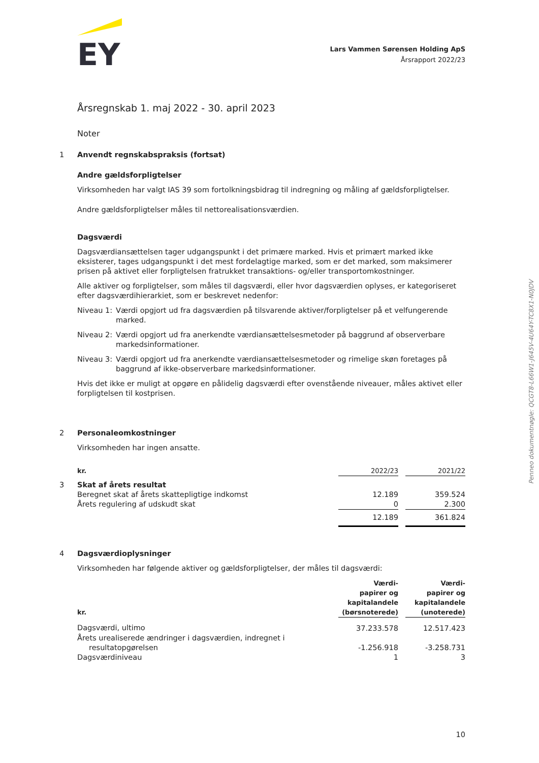EY
Lars Vammen Sørensen Holding ApS
Årsrapport 2022/23
Årsregnskab 1. maj 2022 - 30. april 2023
Noter
1
Anvendt regnskabspraksis (fortsat)
Andre gældsforpligtelser
Virksomheden har valgt IAS 39 som fortolkningsbidrag til indregning og måling af gældsforpligtelser.
Andre gældsforpligtelser måles til nettorealisationsværdien.
Dagsværdi
Dagsværdiansættelsen tager udgangspunkt i det primære marked. Hvis et primært marked ikke eksisterer, tages udgangspunkt i det mest fordelagtige marked, som er det marked, som maksimerer prisen på aktivet eller forpligtelsen fratrukket transaktions- og/eller transportomkostninger.
Alle aktiver og forpligtelser, som måles til dagsværdi, eller hvor dagsværdien oplyses, er kategoriseret efter dagsværdihierarkiet, som er beskrevet nedenfor:
Niveau 1: Værdi opgjort ud fra dagsværdien på tilsvarende aktiver/forpligtelser på et velfungerende marked.
Niveau 2: Værdi opgjort ud fra anerkendte værdiansættelsesmetoder på baggrund af observerbare markedsinformationer.
Niveau 3: Værdi opgjort ud fra anerkendte værdiansættelsesmetoder og rimelige skøn foretages på baggrund af ikke-observerbare markedsinformationer.
Hvis det ikke er muligt at opgøre en pålidelig dagsværdi efter ovenstående niveauer, måles aktivet eller forpligtelsen til kostprisen.
2
Personaleomkostninger
Virksomheden har ingen ansatte.
| kr. | 2022/23 | | 2021/22 |
| 3 Skat af årets resultat | | | |
| Beregnet skat af årets skattepligtige indkomst | 12.189 | | 359.524 |
| Årets regulering af udskudt skat | 0 | | 2.300 |
| | 12.189 | | 361.824 |
4
Dagsværdioplysninger
Virksomheden har følgende aktiver og gældsforpligtelser, der måles til dagsværdi:
| kr. | Værdi- papirer og kapitalandele (børsnoterede) | | Værdi- papirer og kapitalandele (unoterede) |
| Dagsværdi, ultimo | 37.233.578 | | 12.517.423 |
| Årets urealiserede ændringer i dagsværdien, indregnet i resultatopgørelsen | -1.256.918 | | -3.258.731 |
| Dagsværdiniveau | 1 | | 3 |
Penneo dokumentnøgle: QCGT8-L66W1-J645V-4U64Y-TC8X1-N0JDV
10